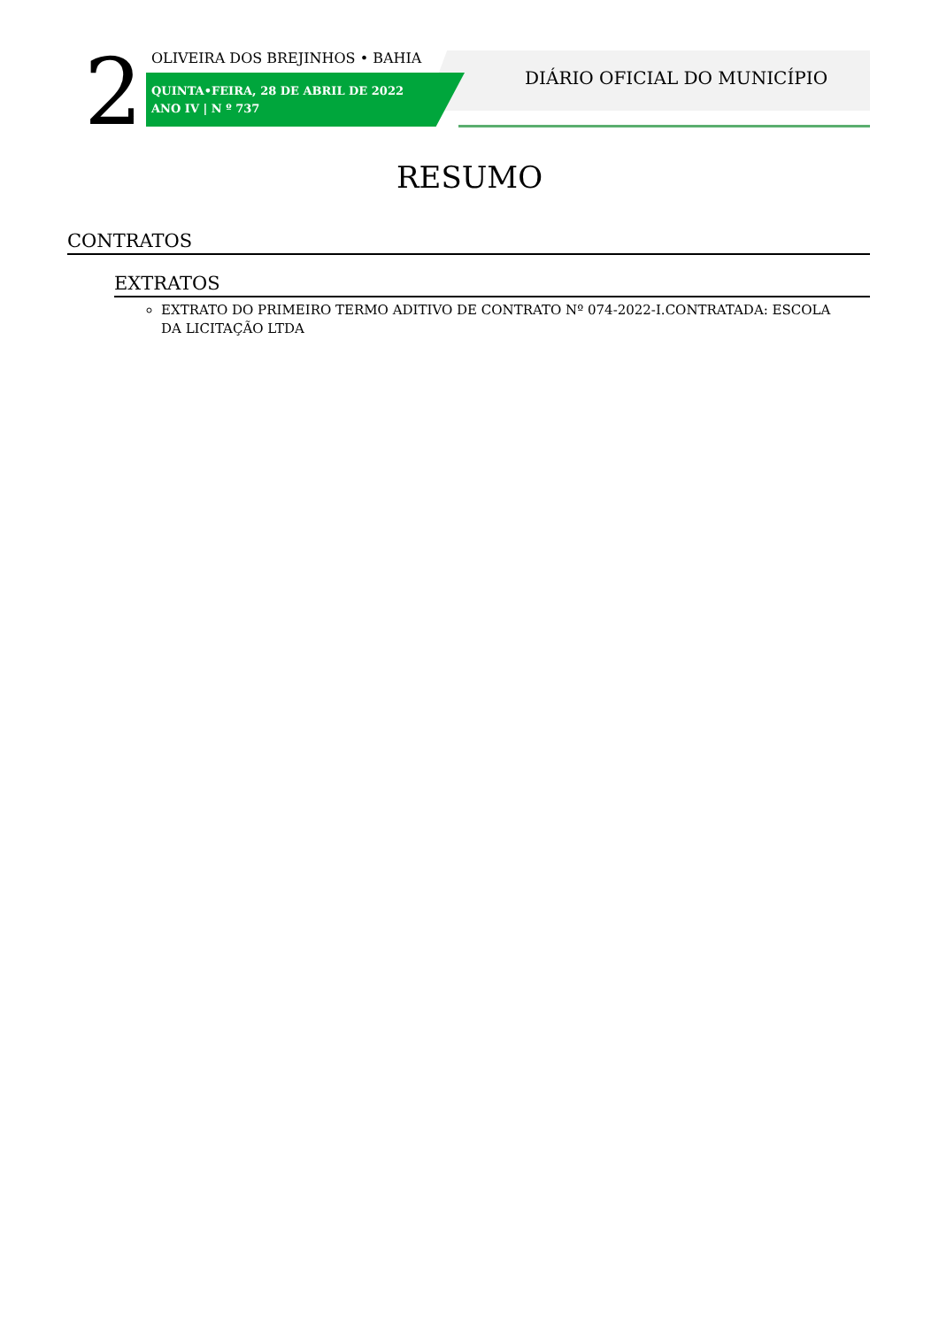2 OLIVEIRA DOS BREJINHOS • BAHIA
QUINTA•FEIRA, 28 DE ABRIL DE 2022
ANO IV | N º 737
DIÁRIO OFICIAL DO MUNICÍPIO
RESUMO
CONTRATOS
EXTRATOS
EXTRATO DO PRIMEIRO TERMO ADITIVO DE CONTRATO Nº 074-2022-I.CONTRATADA: ESCOLA DA LICITAÇÃO LTDA